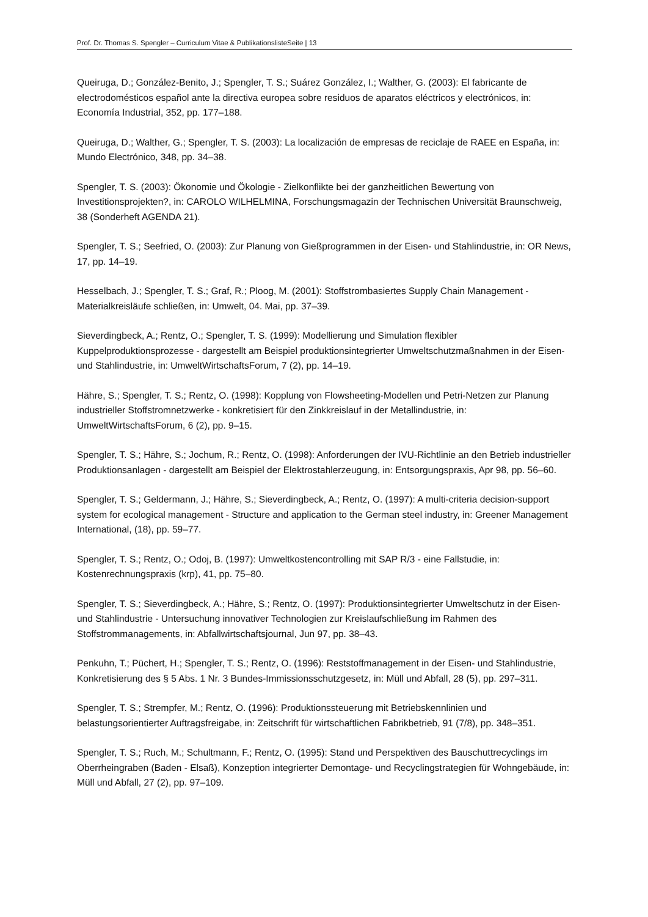Prof. Dr. Thomas S. Spengler – Curriculum Vitae & PublikationslisteSeite | 13
Queiruga, D.; González-Benito, J.; Spengler, T. S.; Suárez González, I.; Walther, G. (2003): El fabricante de electrodomésticos español ante la directiva europea sobre residuos de aparatos eléctricos y electrónicos, in: Economía Industrial, 352, pp. 177–188.
Queiruga, D.; Walther, G.; Spengler, T. S. (2003): La localización de empresas de reciclaje de RAEE en España, in: Mundo Electrónico, 348, pp. 34–38.
Spengler, T. S. (2003): Ökonomie und Ökologie - Zielkonflikte bei der ganzheitlichen Bewertung von Investitionsprojekten?, in: CAROLO WILHELMINA, Forschungsmagazin der Technischen Universität Braunschweig, 38 (Sonderheft AGENDA 21).
Spengler, T. S.; Seefried, O. (2003): Zur Planung von Gießprogrammen in der Eisen- und Stahlindustrie, in: OR News, 17, pp. 14–19.
Hesselbach, J.; Spengler, T. S.; Graf, R.; Ploog, M. (2001): Stoffstrombasiertes Supply Chain Management - Materialkreisläufe schließen, in: Umwelt, 04. Mai, pp. 37–39.
Sieverdingbeck, A.; Rentz, O.; Spengler, T. S. (1999): Modellierung und Simulation flexibler Kuppelproduktionsprozesse - dargestellt am Beispiel produktionsintegrierter Umweltschutzmaßnahmen in der Eisen- und Stahlindustrie, in: UmweltWirtschaftsForum, 7 (2), pp. 14–19.
Hähre, S.; Spengler, T. S.; Rentz, O. (1998): Kopplung von Flowsheeting-Modellen und Petri-Netzen zur Planung industrieller Stoffstromnetzwerke - konkretisiert für den Zinkkreislauf in der Metallindustrie, in: UmweltWirtschaftsForum, 6 (2), pp. 9–15.
Spengler, T. S.; Hähre, S.; Jochum, R.; Rentz, O. (1998): Anforderungen der IVU-Richtlinie an den Betrieb industrieller Produktionsanlagen - dargestellt am Beispiel der Elektrostahlerzeugung, in: Entsorgungspraxis, Apr 98, pp. 56–60.
Spengler, T. S.; Geldermann, J.; Hähre, S.; Sieverdingbeck, A.; Rentz, O. (1997): A multi-criteria decision-support system for ecological management - Structure and application to the German steel industry, in: Greener Management International, (18), pp. 59–77.
Spengler, T. S.; Rentz, O.; Odoj, B. (1997): Umweltkostencontrolling mit SAP R/3 - eine Fallstudie, in: Kostenrechnungspraxis (krp), 41, pp. 75–80.
Spengler, T. S.; Sieverdingbeck, A.; Hähre, S.; Rentz, O. (1997): Produktionsintegrierter Umweltschutz in der Eisen- und Stahlindustrie - Untersuchung innovativer Technologien zur Kreislaufschließung im Rahmen des Stoffstrommanagements, in: Abfallwirtschaftsjournal, Jun 97, pp. 38–43.
Penkuhn, T.; Püchert, H.; Spengler, T. S.; Rentz, O. (1996): Reststoffmanagement in der Eisen- und Stahlindustrie, Konkretisierung des § 5 Abs. 1 Nr. 3 Bundes-Immissionsschutzgesetz, in: Müll und Abfall, 28 (5), pp. 297–311.
Spengler, T. S.; Strempfer, M.; Rentz, O. (1996): Produktionssteuerung mit Betriebskennlinien und belastungsorientierter Auftragsfreigabe, in: Zeitschrift für wirtschaftlichen Fabrikbetrieb, 91 (7/8), pp. 348–351.
Spengler, T. S.; Ruch, M.; Schultmann, F.; Rentz, O. (1995): Stand und Perspektiven des Bauschuttrecyclings im Oberrheingraben (Baden - Elsaß), Konzeption integrierter Demontage- und Recyclingstrategien für Wohngebäude, in: Müll und Abfall, 27 (2), pp. 97–109.